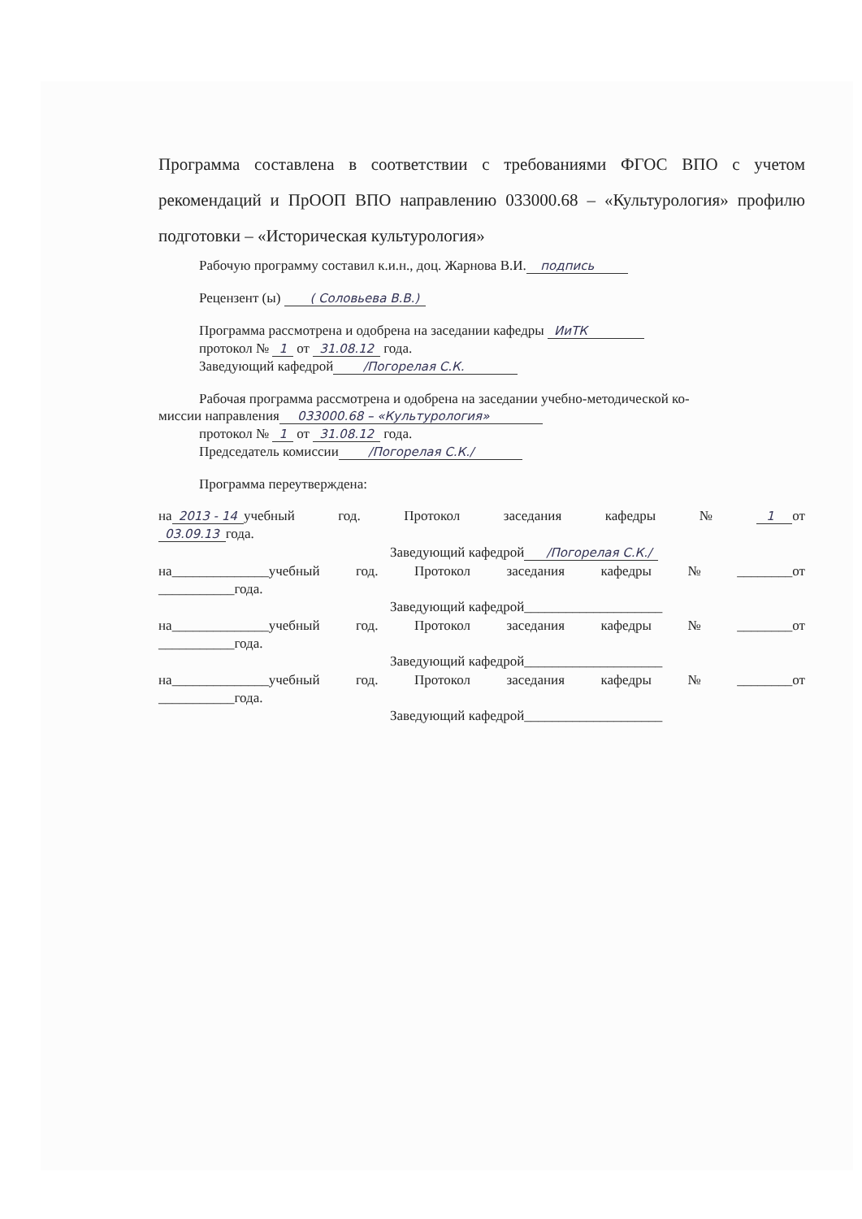Программа составлена в соответствии с требованиями ФГОС ВПО с учетом рекомендаций и ПрООП ВПО направлению 033000.68 – «Культурология» профилю подготовки – «Историческая культурология»
Рабочую программу составил к.и.н., доц. Жарнова В.И. подпись
Рецензент (ы) ( Соловьева В.В.)
Программа рассмотрена и одобрена на заседании кафедры ИиТК
протокол № 1 от 31.08.12 года.
Заведующий кафедрой /Погорелая С.К.
Рабочая программа рассмотрена и одобрена на заседании учебно-методической ко-
миссии направления 033000.68 – «Культурология»
протокол № 1 от 31.08.12 года.
Председатель комиссии /Погорелая С.К./
Программа переутверждена:
на 2013 - 14 учебный год. Протокол заседания кафедры № 1 от
03.09.13 года.
Заведующий кафедрой /Погорелая С.К./
на______________учебный год. Протокол заседания кафедры № ________от
___________года.
Заведующий кафедрой____________________
на______________учебный год. Протокол заседания кафедры № ________от
___________года.
Заведующий кафедрой____________________
на______________учебный год. Протокол заседания кафедры № ________от
___________года.
Заведующий кафедрой____________________